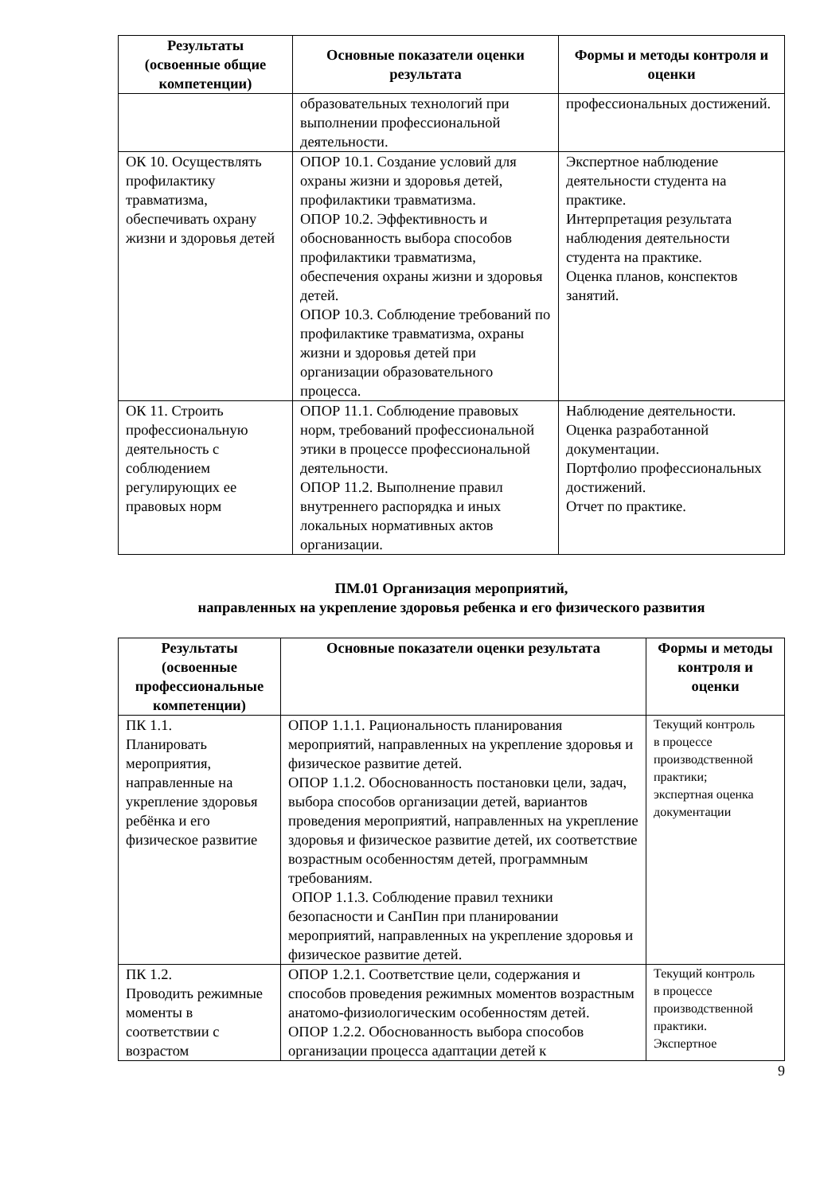| Результаты (освоенные общие компетенции) | Основные показатели оценки результата | Формы и методы контроля и оценки |
| --- | --- | --- |
| | образовательных технологий при выполнении профессиональной деятельности. | профессиональных достижений. |
| ОК 10. Осуществлять профилактику травматизма, обеспечивать охрану жизни и здоровья детей | ОПОР 10.1. Создание условий для охраны жизни и здоровья детей, профилактики травматизма. ОПОР 10.2. Эффективность и обоснованность выбора способов профилактики травматизма, обеспечения охраны жизни и здоровья детей. ОПОР 10.3. Соблюдение требований по профилактике травматизма, охраны жизни и здоровья детей при организации образовательного процесса. | Экспертное наблюдение деятельности студента на практике. Интерпретация результата наблюдения деятельности студента на практике. Оценка планов, конспектов занятий. |
| ОК 11. Строить профессиональную деятельность с соблюдением регулирующих ее правовых норм | ОПОР 11.1. Соблюдение правовых норм, требований профессиональной этики в процессе профессиональной деятельности. ОПОР 11.2. Выполнение правил внутреннего распорядка и иных локальных нормативных актов организации. | Наблюдение деятельности. Оценка разработанной документации. Портфолио профессиональных достижений. Отчет по практике. |
ПМ.01 Организация мероприятий,
направленных на укрепление здоровья ребенка и его физического развития
| Результаты (освоенные профессиональные компетенции) | Основные показатели оценки результата | Формы и методы контроля и оценки |
| --- | --- | --- |
| ПК 1.1. Планировать мероприятия, направленные на укрепление здоровья ребёнка и его физическое развитие | ОПОР 1.1.1. Рациональность планирования мероприятий, направленных на укрепление здоровья и физическое развитие детей. ОПОР 1.1.2. Обоснованность постановки цели, задач, выбора способов организации детей, вариантов проведения мероприятий, направленных на укрепление здоровья и физическое развитие детей, их соответствие возрастным особенностям детей, программным требованиям. ОПОР 1.1.3. Соблюдение правил техники безопасности и СанПин при планировании мероприятий, направленных на укрепление здоровья и физическое развитие детей. | Текущий контроль в процессе производственной практики; экспертная оценка документации |
| ПК 1.2. Проводить режимные моменты в соответствии с возрастом | ОПОР 1.2.1. Соответствие цели, содержания и способов проведения режимных моментов возрастным анатомо-физиологическим особенностям детей. ОПОР 1.2.2. Обоснованность выбора способов организации процесса адаптации детей к | Текущий контроль в процессе производственной практики. Экспертное |
9